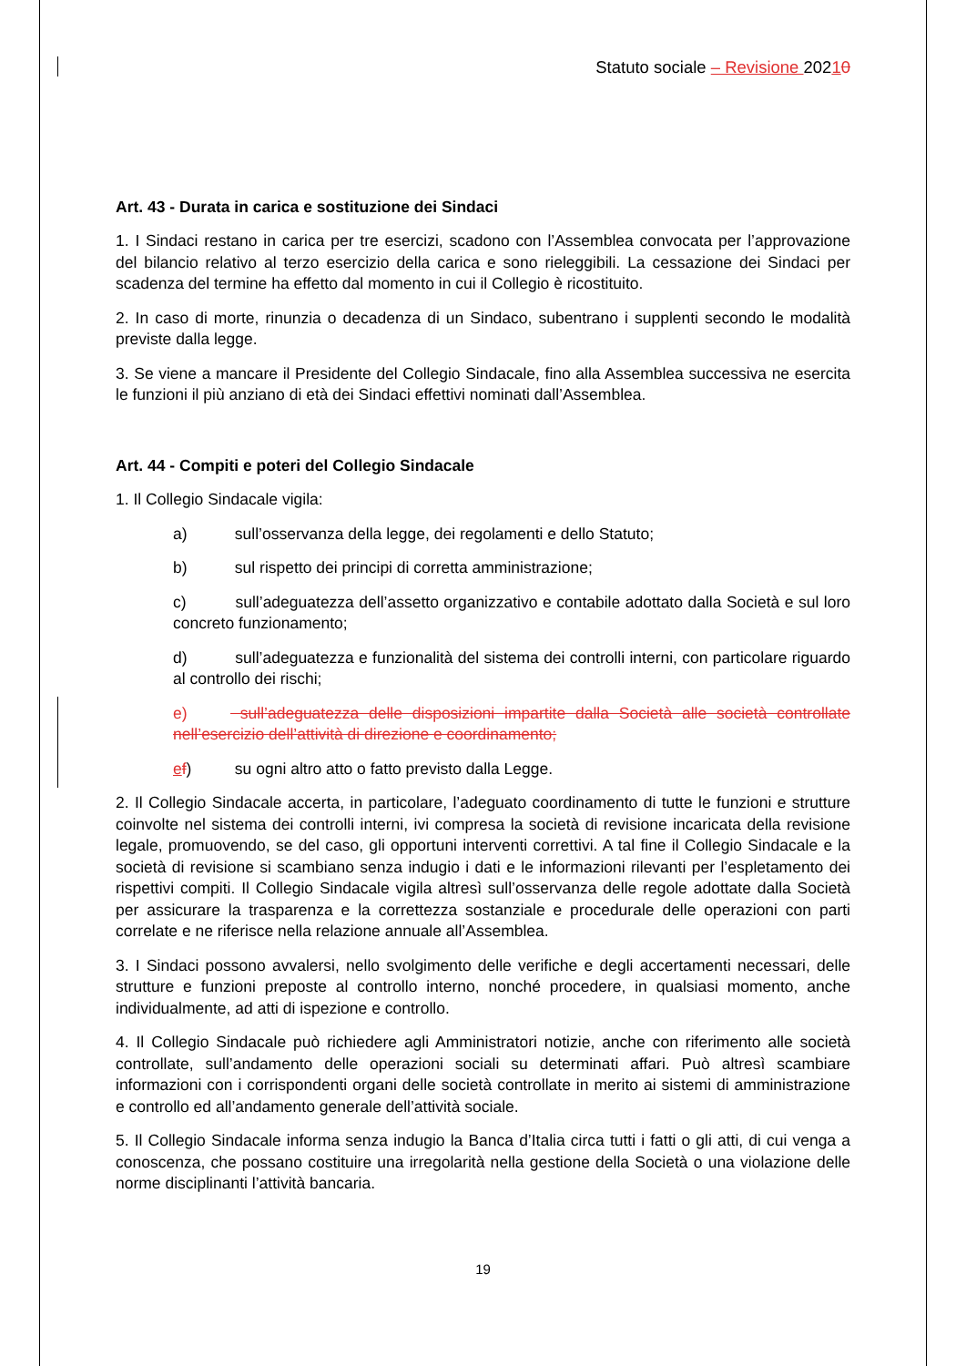Statuto sociale – Revisione 20210
Art. 43 - Durata in carica e sostituzione dei Sindaci
1. I Sindaci restano in carica per tre esercizi, scadono con l’Assemblea convocata per l’approvazione del bilancio relativo al terzo esercizio della carica e sono rieleggibili. La cessazione dei Sindaci per scadenza del termine ha effetto dal momento in cui il Collegio è ricostituito.
2. In caso di morte, rinunzia o decadenza di un Sindaco, subentrano i supplenti secondo le modalità previste dalla legge.
3. Se viene a mancare il Presidente del Collegio Sindacale, fino alla Assemblea successiva ne esercita le funzioni il più anziano di età dei Sindaci effettivi nominati dall’Assemblea.
Art. 44 - Compiti e poteri del Collegio Sindacale
1. Il Collegio Sindacale vigila:
a) sull’osservanza della legge, dei regolamenti e dello Statuto;
b) sul rispetto dei principi di corretta amministrazione;
c) sull’adeguatezza dell’assetto organizzativo e contabile adottato dalla Società e sul loro concreto funzionamento;
d) sull’adeguatezza e funzionalità del sistema dei controlli interni, con particolare riguardo al controllo dei rischi;
e) sull’adeguatezza delle disposizioni impartite dalla Società alle società controllate nell’esercizio dell’attività di direzione e coordinamento;
ef) su ogni altro atto o fatto previsto dalla Legge.
2. Il Collegio Sindacale accerta, in particolare, l’adeguato coordinamento di tutte le funzioni e strutture coinvolte nel sistema dei controlli interni, ivi compresa la società di revisione incaricata della revisione legale, promuovendo, se del caso, gli opportuni interventi correttivi. A tal fine il Collegio Sindacale e la società di revisione si scambiano senza indugio i dati e le informazioni rilevanti per l’espletamento dei rispettivi compiti. Il Collegio Sindacale vigila altresì sull’osservanza delle regole adottate dalla Società per assicurare la trasparenza e la correttezza sostanziale e procedurale delle operazioni con parti correlate e ne riferisce nella relazione annuale all’Assemblea.
3. I Sindaci possono avvalersi, nello svolgimento delle verifiche e degli accertamenti necessari, delle strutture e funzioni preposte al controllo interno, nonché procedere, in qualsiasi momento, anche individualmente, ad atti di ispezione e controllo.
4. Il Collegio Sindacale può richiedere agli Amministratori notizie, anche con riferimento alle società controllate, sull’andamento delle operazioni sociali su determinati affari. Può altresì scambiare informazioni con i corrispondenti organi delle società controllate in merito ai sistemi di amministrazione e controllo ed all’andamento generale dell’attività sociale.
5. Il Collegio Sindacale informa senza indugio la Banca d’Italia circa tutti i fatti o gli atti, di cui venga a conoscenza, che possano costituire una irregolarità nella gestione della Società o una violazione delle norme disciplinanti l’attività bancaria.
19